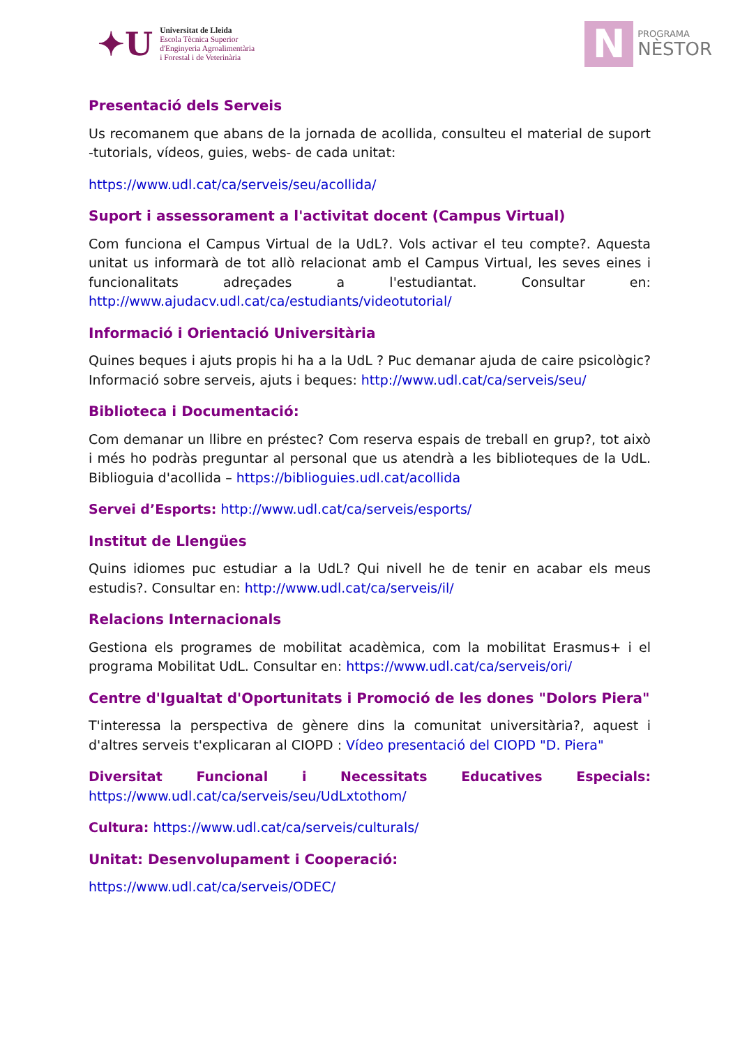✦U
Universitat de Lleida
Escola Tècnica Superior
d'Enginyeria Agroalimentària
i Forestal i de Veterinària
N
PROGRAMA
NÈSTOR
Presentació dels Serveis
Us recomanem que abans de la jornada de acollida, consulteu el material de suport -tutorials, vídeos, guies, webs- de cada unitat:
https://www.udl.cat/ca/serveis/seu/acollida/
Suport i assessorament a l'activitat docent (Campus Virtual)
Com funciona el Campus Virtual de la UdL?. Vols activar el teu compte?. Aquesta unitat us informarà de tot allò relacionat amb el Campus Virtual, les seves eines i funcionalitats adreçades a l'estudiantat. Consultar en: http://www.ajudacv.udl.cat/ca/estudiants/videotutorial/
Informació i Orientació Universitària
Quines beques i ajuts propis hi ha a la UdL ? Puc demanar ajuda de caire psicològic? Informació sobre serveis, ajuts i beques: http://www.udl.cat/ca/serveis/seu/
Biblioteca i Documentació:
Com demanar un llibre en préstec? Com reserva espais de treball en grup?, tot això i més ho podràs preguntar al personal que us atendrà a les biblioteques de la UdL. Biblioguia d'acollida – https://biblioguies.udl.cat/acollida
Servei d’Esports: http://www.udl.cat/ca/serveis/esports/
Institut de Llengües
Quins idiomes puc estudiar a la UdL? Qui nivell he de tenir en acabar els meus estudis?. Consultar en: http://www.udl.cat/ca/serveis/il/
Relacions Internacionals
Gestiona els programes de mobilitat acadèmica, com la mobilitat Erasmus+ i el programa Mobilitat UdL. Consultar en: https://www.udl.cat/ca/serveis/ori/
Centre d'Igualtat d'Oportunitats i Promoció de les dones "Dolors Piera"
T'interessa la perspectiva de gènere dins la comunitat universitària?, aquest i d'altres serveis t'explicaran al CIOPD : Vídeo presentació del CIOPD "D. Piera"
Diversitat Funcional i Necessitats Educatives Especials: https://www.udl.cat/ca/serveis/seu/UdLxtothom/
Cultura: https://www.udl.cat/ca/serveis/culturals/
Unitat: Desenvolupament i Cooperació:
https://www.udl.cat/ca/serveis/ODEC/